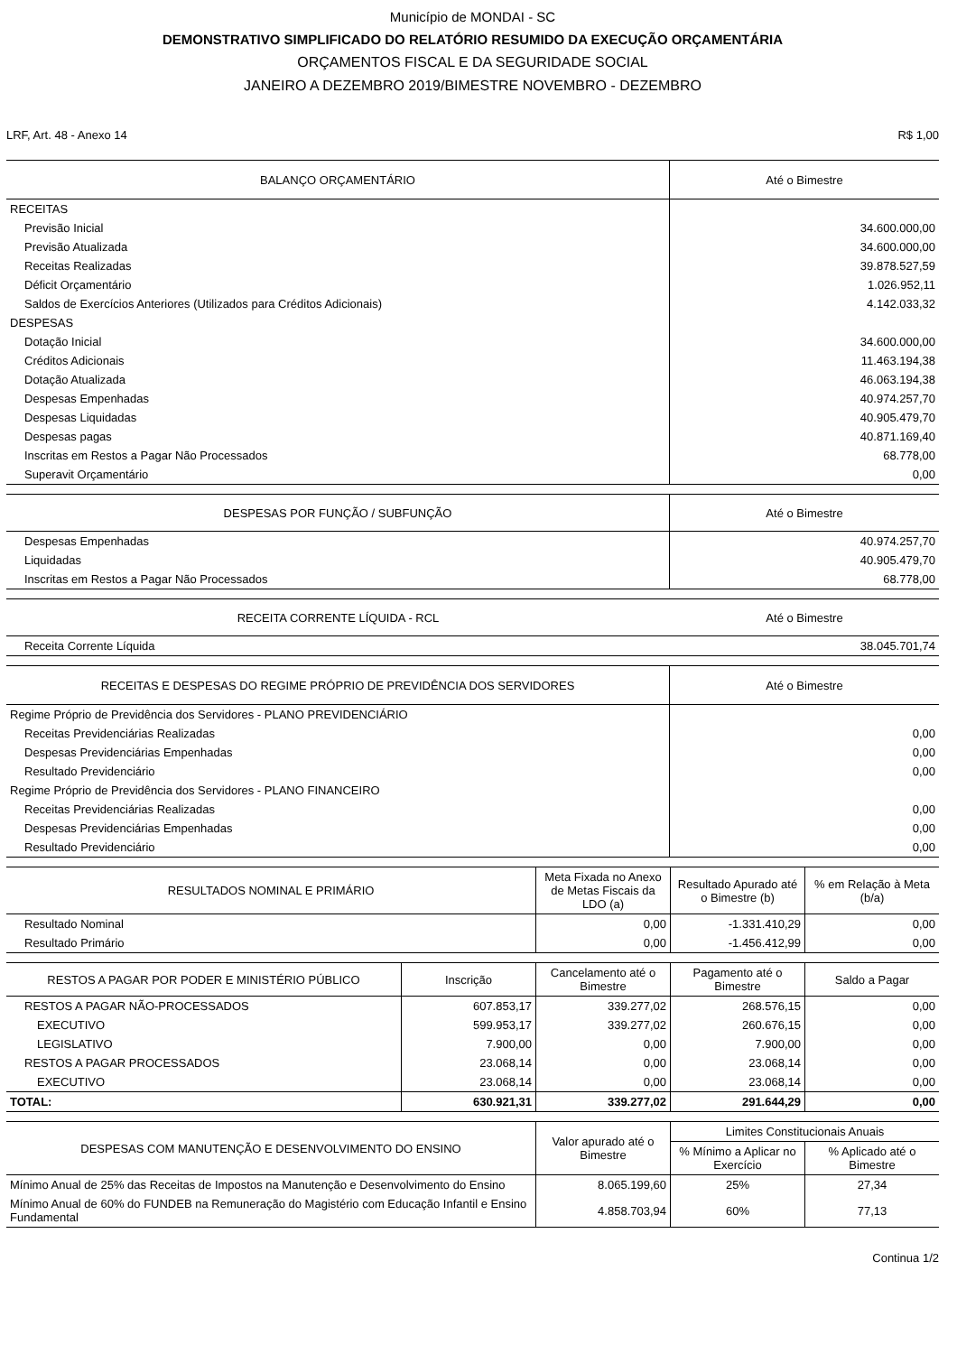Município de MONDAI - SC
DEMONSTRATIVO SIMPLIFICADO DO RELATÓRIO RESUMIDO DA EXECUÇÃO ORÇAMENTÁRIA
ORÇAMENTOS FISCAL E DA SEGURIDADE SOCIAL
JANEIRO A DEZEMBRO 2019/BIMESTRE NOVEMBRO - DEZEMBRO
LRF, Art. 48 - Anexo 14 R$ 1,00
| BALANÇO ORÇAMENTÁRIO | Até o Bimestre |
| --- | --- |
| RECEITAS | |
| Previsão Inicial | 34.600.000,00 |
| Previsão Atualizada | 34.600.000,00 |
| Receitas Realizadas | 39.878.527,59 |
| Déficit Orçamentário | 1.026.952,11 |
| Saldos de Exercícios Anteriores (Utilizados para Créditos Adicionais) | 4.142.033,32 |
| DESPESAS | |
| Dotação Inicial | 34.600.000,00 |
| Créditos Adicionais | 11.463.194,38 |
| Dotação Atualizada | 46.063.194,38 |
| Despesas Empenhadas | 40.974.257,70 |
| Despesas Liquidadas | 40.905.479,70 |
| Despesas pagas | 40.871.169,40 |
| Inscritas em Restos a Pagar Não Processados | 68.778,00 |
| Superavit Orçamentário | 0,00 |
| DESPESAS POR FUNÇÃO / SUBFUNÇÃO | Até o Bimestre |
| --- | --- |
| Despesas Empenhadas | 40.974.257,70 |
| Liquidadas | 40.905.479,70 |
| Inscritas em Restos a Pagar Não Processados | 68.778,00 |
| RECEITA CORRENTE LÍQUIDA - RCL | Até o Bimestre |
| --- | --- |
| Receita Corrente Líquida | 38.045.701,74 |
| RECEITAS E DESPESAS DO REGIME PRÓPRIO DE PREVIDÊNCIA DOS SERVIDORES | Até o Bimestre |
| --- | --- |
| Regime Próprio de Previdência dos Servidores - PLANO PREVIDENCIÁRIO | |
| Receitas Previdenciárias Realizadas | 0,00 |
| Despesas Previdenciárias Empenhadas | 0,00 |
| Resultado Previdenciário | 0,00 |
| Regime Próprio de Previdência dos Servidores - PLANO FINANCEIRO | |
| Receitas Previdenciárias Realizadas | 0,00 |
| Despesas Previdenciárias Empenhadas | 0,00 |
| Resultado Previdenciário | 0,00 |
| RESULTADOS NOMINAL E PRIMÁRIO | Meta Fixada no Anexo de Metas Fiscais da LDO (a) | Resultado Apurado até o Bimestre (b) | % em Relação à Meta (b/a) |
| --- | --- | --- | --- |
| Resultado Nominal | 0,00 | -1.331.410,29 | 0,00 |
| Resultado Primário | 0,00 | -1.456.412,99 | 0,00 |
| RESTOS A PAGAR POR PODER E MINISTÉRIO PÚBLICO | Inscrição | Cancelamento até o Bimestre | Pagamento até o Bimestre | Saldo a Pagar |
| --- | --- | --- | --- | --- |
| RESTOS A PAGAR NÃO-PROCESSADOS | 607.853,17 | 339.277,02 | 268.576,15 | 0,00 |
| EXECUTIVO | 599.953,17 | 339.277,02 | 260.676,15 | 0,00 |
| LEGISLATIVO | 7.900,00 | 0,00 | 7.900,00 | 0,00 |
| RESTOS A PAGAR PROCESSADOS | 23.068,14 | 0,00 | 23.068,14 | 0,00 |
| EXECUTIVO | 23.068,14 | 0,00 | 23.068,14 | 0,00 |
| TOTAL: | 630.921,31 | 339.277,02 | 291.644,29 | 0,00 |
| DESPESAS COM MANUTENÇÃO E DESENVOLVIMENTO DO ENSINO | Valor apurado até o Bimestre | Limites Constitucionais Anuais | |
| --- | --- | --- | --- |
| | | % Mínimo a Aplicar no Exercício | % Aplicado até o Bimestre |
| Mínimo Anual de 25% das Receitas de Impostos na Manutenção e Desenvolvimento do Ensino | 8.065.199,60 | 25% | 27,34 |
| Mínimo Anual de 60% do FUNDEB na Remuneração do Magistério com Educação Infantil e Ensino Fundamental | 4.858.703,94 | 60% | 77,13 |
Continua 1/2